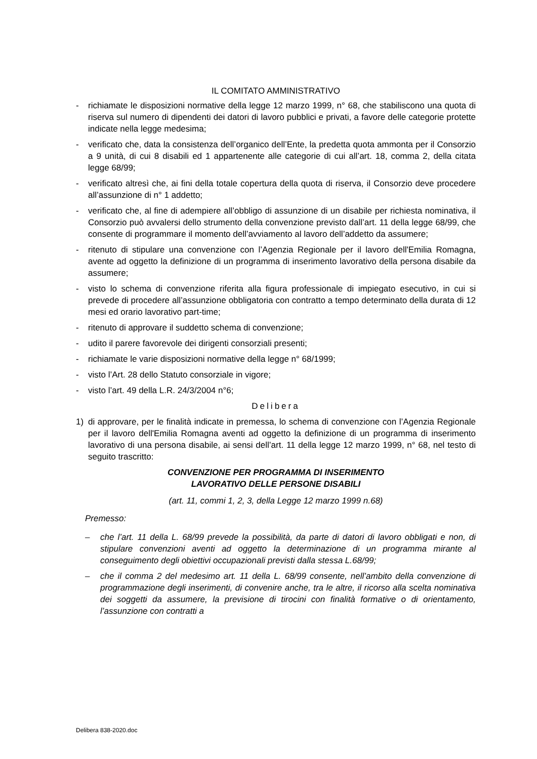IL COMITATO AMMINISTRATIVO
- richiamate le disposizioni normative della legge 12 marzo 1999, n° 68, che stabiliscono una quota di riserva sul numero di dipendenti dei datori di lavoro pubblici e privati, a favore delle categorie protette indicate nella legge medesima;
- verificato che, data la consistenza dell’organico dell’Ente, la predetta quota ammonta per il Consorzio a 9 unità, di cui 8 disabili ed 1 appartenente alle categorie di cui all’art. 18, comma 2, della citata legge 68/99;
- verificato altresì che, ai fini della totale copertura della quota di riserva, il Consorzio deve procedere all’assunzione di n° 1 addetto;
- verificato che, al fine di adempiere all’obbligo di assunzione di un disabile per richiesta nominativa, il Consorzio può avvalersi dello strumento della convenzione previsto dall’art. 11 della legge 68/99, che consente di programmare il momento dell’avviamento al lavoro dell’addetto da assumere;
- ritenuto di stipulare una convenzione con l’Agenzia Regionale per il lavoro dell'Emilia Romagna, avente ad oggetto la definizione di un programma di inserimento lavorativo della persona disabile da assumere;
- visto lo schema di convenzione riferita alla figura professionale di impiegato esecutivo, in cui si prevede di procedere all’assunzione obbligatoria con contratto a tempo determinato della durata di 12 mesi ed orario lavorativo part-time;
- ritenuto di approvare il suddetto schema di convenzione;
- udito il parere favorevole dei dirigenti consorziali presenti;
- richiamate le varie disposizioni normative della legge n° 68/1999;
- visto l’Art. 28 dello Statuto consorziale in vigore;
- visto l’art. 49 della L.R. 24/3/2004 n°6;
Delibera
1) di approvare, per le finalità indicate in premessa, lo schema di convenzione con l’Agenzia Regionale per il lavoro dell'Emilia Romagna aventi ad oggetto la definizione di un programma di inserimento lavorativo di una persona disabile, ai sensi dell’art. 11 della legge 12 marzo 1999, n° 68, nel testo di seguito trascritto:
CONVENZIONE PER PROGRAMMA DI INSERIMENTO
LAVORATIVO DELLE PERSONE DISABILI
(art. 11, commi 1, 2, 3, della Legge 12 marzo 1999 n.68)
Premesso:
– che l’art. 11 della L. 68/99 prevede la possibilità, da parte di datori di lavoro obbligati e non, di stipulare convenzioni aventi ad oggetto la determinazione di un programma mirante al conseguimento degli obiettivi occupazionali previsti dalla stessa L.68/99;
– che il comma 2 del medesimo art. 11 della L. 68/99 consente, nell’ambito della convenzione di programmazione degli inserimenti, di convenire anche, tra le altre, il ricorso alla scelta nominativa dei soggetti da assumere, la previsione di tirocini con finalità formative o di orientamento, l’assunzione con contratti a
Delibera 838-2020.doc